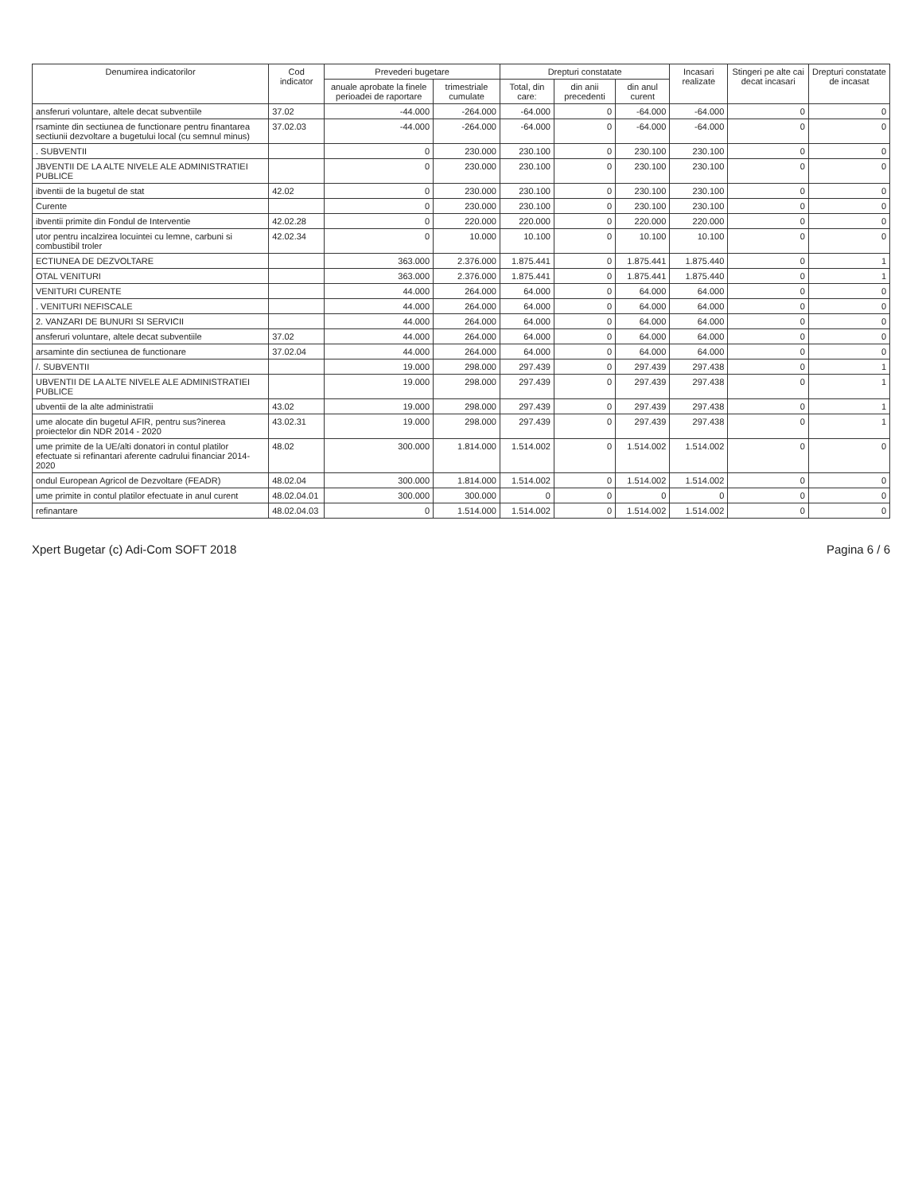| Denumirea indicatorilor | Cod indicator | Prevederi bugetare | | Drepturi constatate | | | Incasari realizate | Stingeri pe alte cai decat incasari | Drepturi constatate de incasat |
| --- | --- | --- | --- | --- | --- | --- | --- | --- | --- |
| | | anuale aprobate la finele perioadei de raportare | trimestriale cumulate | Total, din care: | din anii precedenti | din anul curent | | | |
| ansferuri voluntare, altele decat subventiile | 37.02 | -44.000 | -264.000 | -64.000 | 0 | -64.000 | -64.000 | 0 | 0 |
| rsaminte din sectiunea de functionare pentru finantarea sectiunii dezvoltare a bugetului local (cu semnul minus) | 37.02.03 | -44.000 | -264.000 | -64.000 | 0 | -64.000 | -64.000 | 0 | 0 |
| . SUBVENTII | | 0 | 230.000 | 230.100 | 0 | 230.100 | 230.100 | 0 | 0 |
| JBVENTII DE LA ALTE NIVELE ALE ADMINISTRATIEI PUBLICE | | 0 | 230.000 | 230.100 | 0 | 230.100 | 230.100 | 0 | 0 |
| ibventii de la bugetul de stat | 42.02 | 0 | 230.000 | 230.100 | 0 | 230.100 | 230.100 | 0 | 0 |
| Curente | | 0 | 230.000 | 230.100 | 0 | 230.100 | 230.100 | 0 | 0 |
| ibventii primite din Fondul de Interventie | 42.02.28 | 0 | 220.000 | 220.000 | 0 | 220.000 | 220.000 | 0 | 0 |
| utor pentru incalzirea locuintei cu lemne, carbuni si combustibil troler | 42.02.34 | 0 | 10.000 | 10.100 | 0 | 10.100 | 10.100 | 0 | 0 |
| ECTIUNEA DE DEZVOLTARE | | 363.000 | 2.376.000 | 1.875.441 | 0 | 1.875.441 | 1.875.440 | 0 | 1 |
| OTAL VENITURI | | 363.000 | 2.376.000 | 1.875.441 | 0 | 1.875.441 | 1.875.440 | 0 | 1 |
| VENITURI CURENTE | | 44.000 | 264.000 | 64.000 | 0 | 64.000 | 64.000 | 0 | 0 |
| . VENITURI NEFISCALE | | 44.000 | 264.000 | 64.000 | 0 | 64.000 | 64.000 | 0 | 0 |
| 2. VANZARI DE BUNURI SI SERVICII | | 44.000 | 264.000 | 64.000 | 0 | 64.000 | 64.000 | 0 | 0 |
| ansferuri voluntare, altele decat subventiile | 37.02 | 44.000 | 264.000 | 64.000 | 0 | 64.000 | 64.000 | 0 | 0 |
| arsaminte din sectiunea de functionare | 37.02.04 | 44.000 | 264.000 | 64.000 | 0 | 64.000 | 64.000 | 0 | 0 |
| /. SUBVENTII | | 19.000 | 298.000 | 297.439 | 0 | 297.439 | 297.438 | 0 | 1 |
| UBVENTII DE LA ALTE NIVELE ALE ADMINISTRATIEI PUBLICE | | 19.000 | 298.000 | 297.439 | 0 | 297.439 | 297.438 | 0 | 1 |
| ubventii de la alte administratii | 43.02 | 19.000 | 298.000 | 297.439 | 0 | 297.439 | 297.438 | 0 | 1 |
| ume alocate din bugetul AFIR, pentru sus?inerea proiectelor din NDR 2014 - 2020 | 43.02.31 | 19.000 | 298.000 | 297.439 | 0 | 297.439 | 297.438 | 0 | 1 |
| ume primite de la UE/alti donatori in contul platilor efectuate si refinantari aferente cadrului financiar 2014-2020 | 48.02 | 300.000 | 1.814.000 | 1.514.002 | 0 | 1.514.002 | 1.514.002 | 0 | 0 |
| ondul European Agricol de Dezvoltare (FEADR) | 48.02.04 | 300.000 | 1.814.000 | 1.514.002 | 0 | 1.514.002 | 1.514.002 | 0 | 0 |
| ume primite in contul platilor efectuate in anul curent | 48.02.04.01 | 300.000 | 300.000 | 0 | 0 | 0 | 0 | 0 | 0 |
| refinantare | 48.02.04.03 | 0 | 1.514.000 | 1.514.002 | 0 | 1.514.002 | 1.514.002 | 0 | 0 |
Xpert Bugetar (c) Adi-Com SOFT 2018 Pagina 6 / 6